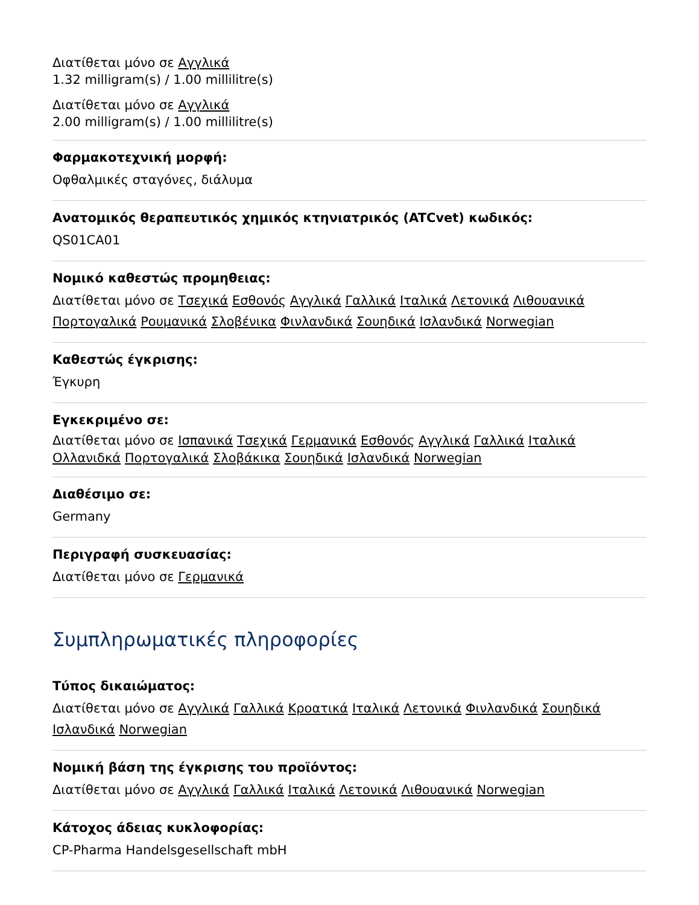Διατίθεται μόνο σε Αγγλικά
1.32 milligram(s) / 1.00 millilitre(s)
Διατίθεται μόνο σε Αγγλικά
2.00 milligram(s) / 1.00 millilitre(s)
Φαρμακοτεχνική μορφή:
Οφθαλμικές σταγόνες, διάλυμα
Ανατομικός θεραπευτικός χημικός κτηνιατρικός (ATCvet) κωδικός:
QS01CA01
Νομικό καθεστώς προμηθειας:
Διατίθεται μόνο σε Τσεχικά Εσθονός Αγγλικά Γαλλικά Ιταλικά Λετονικά Λιθουανικά Πορτογαλικά Ρουμανικά Σλοβένικα Φινλανδικά Σουηδικά Ισλανδικά Norwegian
Καθεστώς έγκρισης:
Έγκυρη
Εγκεκριμένο σε:
Διατίθεται μόνο σε Ισπανικά Τσεχικά Γερμανικά Εσθονός Αγγλικά Γαλλικά Ιταλικά Ολλανιδκά Πορτογαλικά Σλοβάκικα Σουηδικά Ισλανδικά Norwegian
Διαθέσιμο σε:
Germany
Περιγραφή συσκευασίας:
Διατίθεται μόνο σε Γερμανικά
Συμπληρωματικές πληροφορίες
Τύπος δικαιώματος:
Διατίθεται μόνο σε Αγγλικά Γαλλικά Κροατικά Ιταλικά Λετονικά Φινλανδικά Σουηδικά Ισλανδικά Norwegian
Νομική βάση της έγκρισης του προϊόντος:
Διατίθεται μόνο σε Αγγλικά Γαλλικά Ιταλικά Λετονικά Λιθουανικά Norwegian
Κάτοχος άδειας κυκλοφορίας:
CP-Pharma Handelsgesellschaft mbH